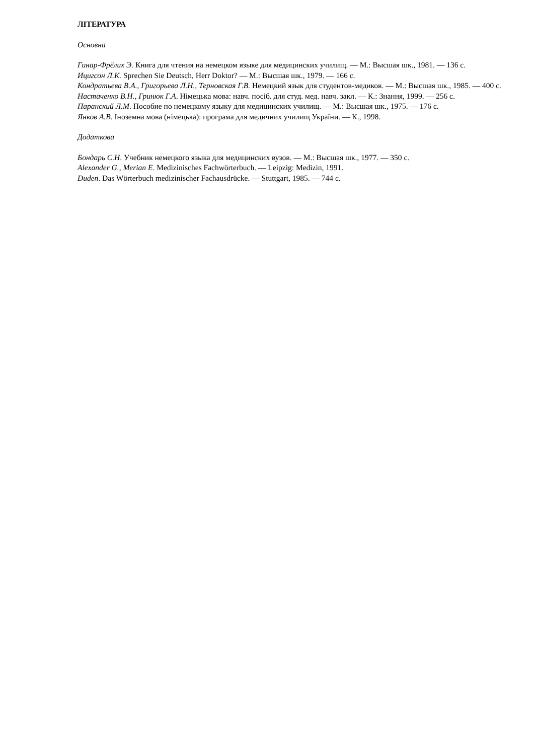ЛІТЕРАТУРА
Основна
Гинар-Фрёлих Э. Книга для чтения на немецком языке для медицинских училищ. — М.: Высшая шк., 1981. — 136 с.
Ицигсон Л.К. Sprechen Sie Deutsch, Herr Doktor? — М.: Высшая шк., 1979. — 166 с.
Кондратьева В.А., Григорьева Л.Н., Терновская Г.В. Немецкий язык для студентов-медиков. — М.: Высшая шк., 1985. — 400 с.
Настаченко В.Н., Гринюк Г.А. Німецька мова: навч. посіб. для студ. мед. навч. закл. — К.: Знання, 1999. — 256 с.
Паранский Л.М. Пособие по немецкому языку для медицинских училищ. — М.: Высшая шк., 1975. — 176 с.
Янков А.В. Іноземна мова (німецька): програма для медичних училищ України. — К., 1998.
Додаткова
Бондарь С.Н. Учебник немецкого языка для медицинских вузов. — М.: Высшая шк., 1977. — 350 с.
Alexander G., Merian E. Medizinisches Fachwörterbuch. — Leipzig: Medizin, 1991.
Duden. Das Wörterbuch medizinischer Fachausdrücke. — Stuttgart, 1985. — 744 с.